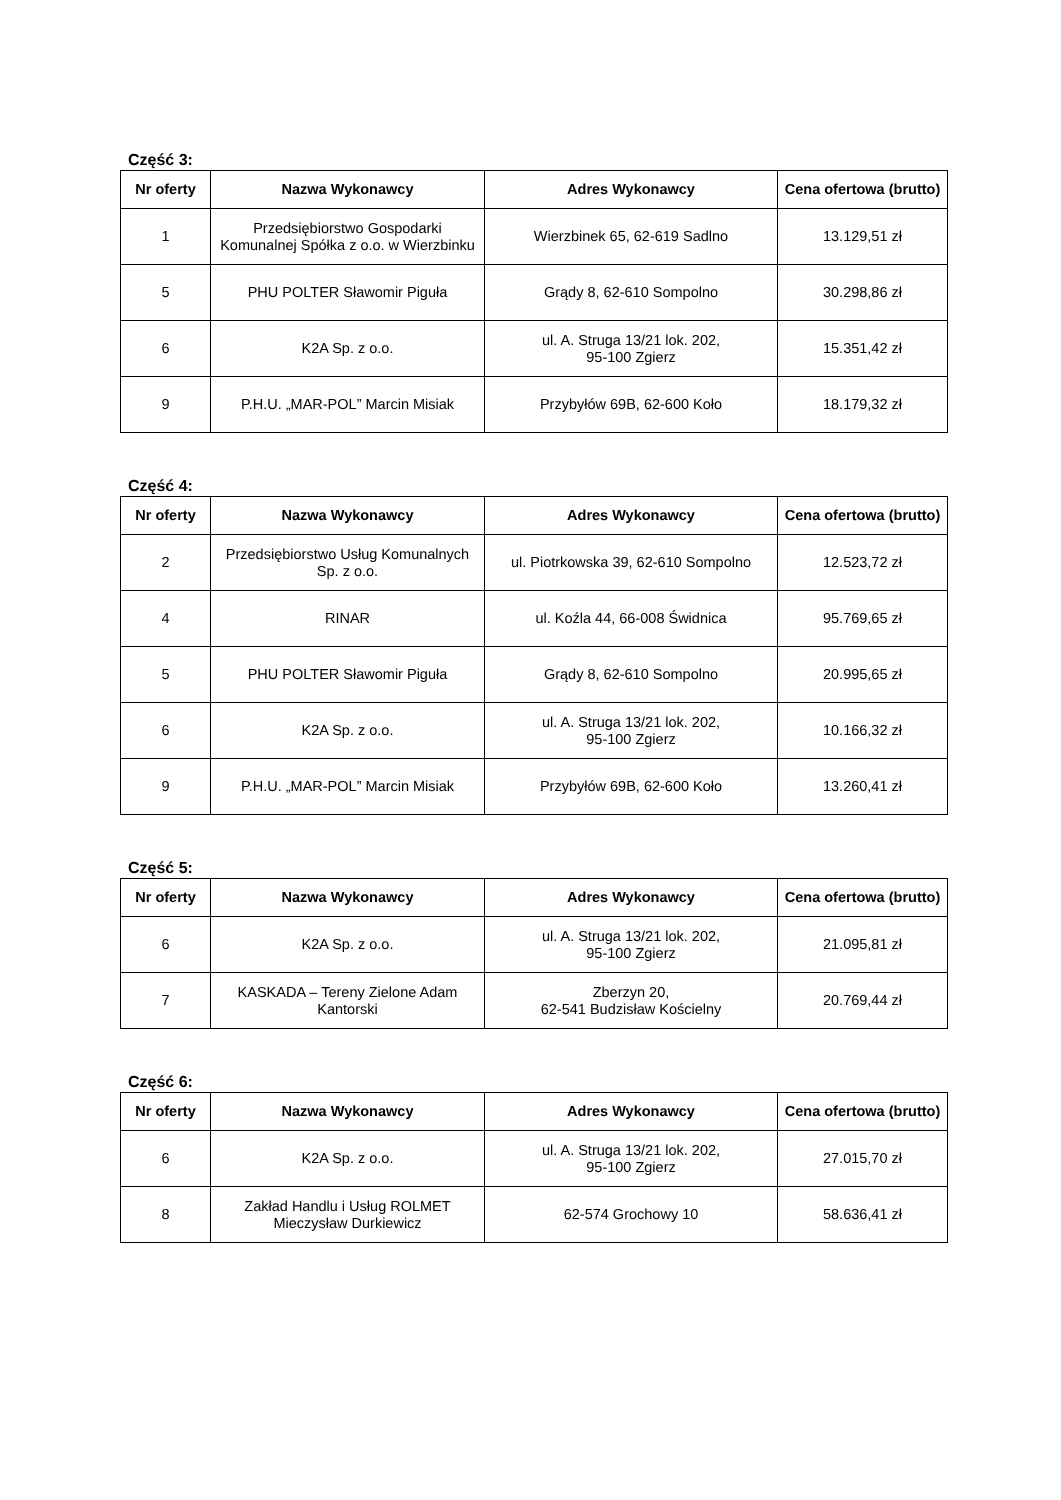Część 3:
| Nr oferty | Nazwa Wykonawcy | Adres Wykonawcy | Cena ofertowa (brutto) |
| --- | --- | --- | --- |
| 1 | Przedsiębiorstwo Gospodarki Komunalnej Spółka z o.o. w Wierzbinku | Wierzbinek 65, 62-619 Sadlno | 13.129,51 zł |
| 5 | PHU POLTER Sławomir Piguła | Grądy 8, 62-610 Sompolno | 30.298,86 zł |
| 6 | K2A Sp. z o.o. | ul. A. Struga 13/21 lok. 202, 95-100 Zgierz | 15.351,42 zł |
| 9 | P.H.U. „MAR-POL” Marcin Misiak | Przybyłów 69B, 62-600 Koło | 18.179,32 zł |
Część 4:
| Nr oferty | Nazwa Wykonawcy | Adres Wykonawcy | Cena ofertowa (brutto) |
| --- | --- | --- | --- |
| 2 | Przedsiębiorstwo Usług Komunalnych Sp. z o.o. | ul. Piotrkowska 39, 62-610 Sompolno | 12.523,72 zł |
| 4 | RINAR | ul. Koźla 44, 66-008 Świdnica | 95.769,65 zł |
| 5 | PHU POLTER Sławomir Piguła | Grądy 8, 62-610 Sompolno | 20.995,65 zł |
| 6 | K2A Sp. z o.o. | ul. A. Struga 13/21 lok. 202, 95-100 Zgierz | 10.166,32 zł |
| 9 | P.H.U. „MAR-POL” Marcin Misiak | Przybyłów 69B, 62-600 Koło | 13.260,41 zł |
Część 5:
| Nr oferty | Nazwa Wykonawcy | Adres Wykonawcy | Cena ofertowa (brutto) |
| --- | --- | --- | --- |
| 6 | K2A Sp. z o.o. | ul. A. Struga 13/21 lok. 202, 95-100 Zgierz | 21.095,81 zł |
| 7 | KASKADA – Tereny Zielone Adam Kantorski | Zberzyn 20, 62-541 Budzisław Kościelny | 20.769,44 zł |
Część 6:
| Nr oferty | Nazwa Wykonawcy | Adres Wykonawcy | Cena ofertowa (brutto) |
| --- | --- | --- | --- |
| 6 | K2A Sp. z o.o. | ul. A. Struga 13/21 lok. 202, 95-100 Zgierz | 27.015,70 zł |
| 8 | Zakład Handlu i Usług ROLMET Mieczysław Durkiewicz | 62-574 Grochowy 10 | 58.636,41 zł |